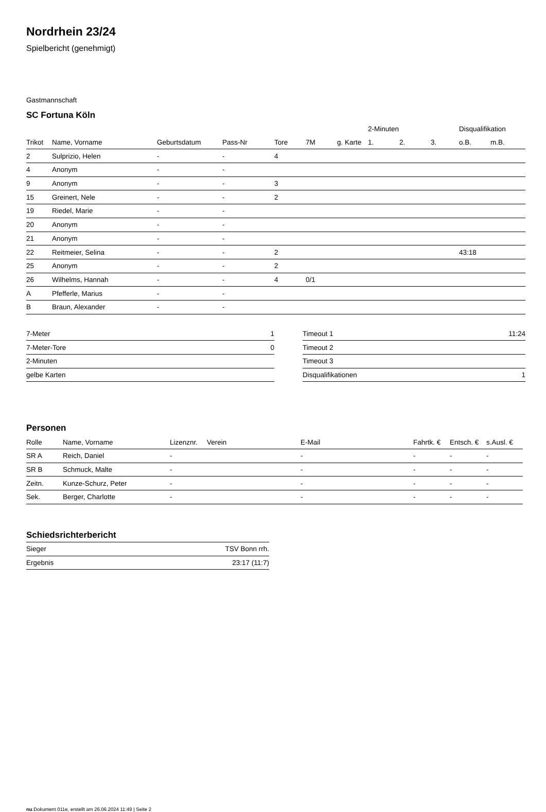Nordrhein 23/24
Spielbericht (genehmigt)
Gastmannschaft
SC Fortuna Köln
| | | | | | | | 2-Minuten | | | Disqualifikation | |
| --- | --- | --- | --- | --- | --- | --- | --- | --- | --- | --- | --- |
| Trikot | Name, Vorname | Geburtsdatum | Pass-Nr | Tore | 7M | g. Karte | 1. | 2. | 3. | o.B. | m.B. |
| 2 | Sulprizio, Helen | - | - | 4 | | | | | | | |
| 4 | Anonym | - | - | | | | | | | | |
| 9 | Anonym | - | - | 3 | | | | | | | |
| 15 | Greinert, Nele | - | - | 2 | | | | | | | |
| 19 | Riedel, Marie | - | - | | | | | | | | |
| 20 | Anonym | - | - | | | | | | | | |
| 21 | Anonym | - | - | | | | | | | | |
| 22 | Reitmeier, Selina | - | - | 2 | | | | | | 43:18 | |
| 25 | Anonym | - | - | 2 | | | | | | | |
| 26 | Wilhelms, Hannah | - | - | 4 | 0/1 | | | | | | |
| A | Pfefferle, Marius | - | - | | | | | | | | |
| B | Braun, Alexander | - | - | | | | | | | | |
| 7-Meter | 1 |
| 7-Meter-Tore | 0 |
| 2-Minuten | |
| gelbe Karten | |
| Timeout 1 | 11:24 |
| Timeout 2 | |
| Timeout 3 | |
| Disqualifikationen | 1 |
Personen
| Rolle | Name, Vorname | Lizenznr. | Verein | E-Mail | Fahrtk. € | Entsch. € | s.Ausl. € |
| --- | --- | --- | --- | --- | --- | --- | --- |
| SR A | Reich, Daniel | - | | - | - | - | - |
| SR B | Schmuck, Malte | - | | - | - | - | - |
| Zeitn. | Kunze-Schurz, Peter | - | | - | - | - | - |
| Sek. | Berger, Charlotte | - | | - | - | - | - |
Schiedsrichterbericht
| Sieger | TSV Bonn rrh. |
| Ergebnis | 23:17 (11:7) |
nu.Dokument 011e, erstellt am 26.06.2024 11:49 | Seite 2